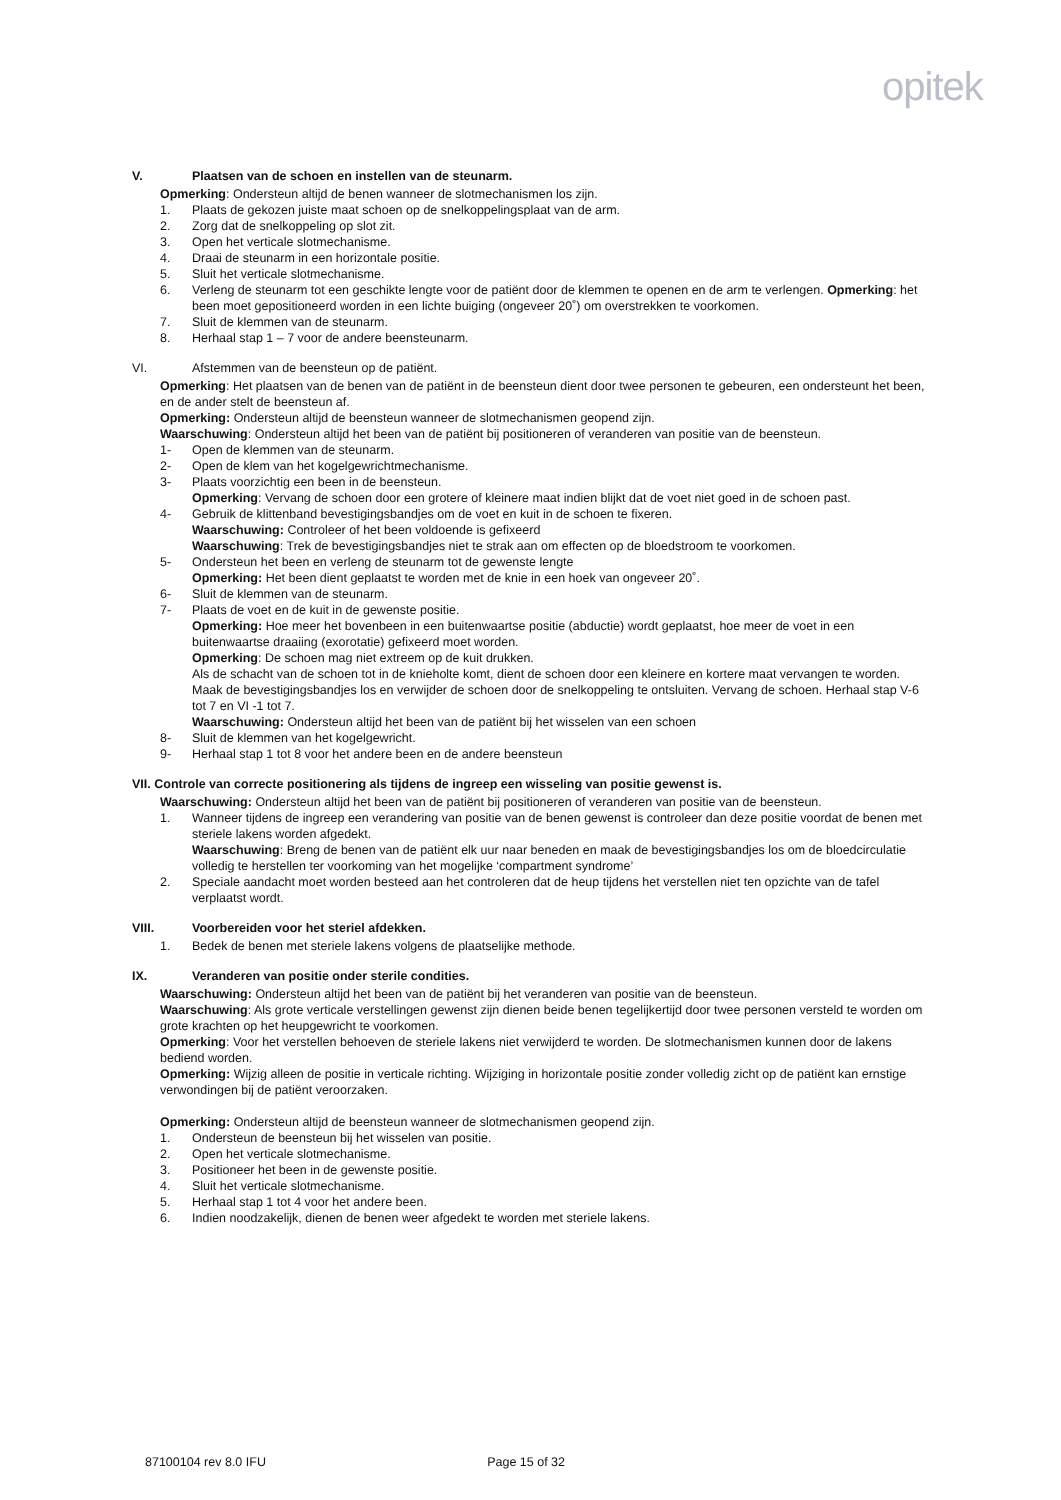opitek
V. Plaatsen van de schoen en instellen van de steunarm.
Opmerking: Ondersteun altijd de benen wanneer de slotmechanismen los zijn.
1. Plaats de gekozen juiste maat schoen op de snelkoppelingsplaat van de arm.
2. Zorg dat de snelkoppeling op slot zit.
3. Open het verticale slotmechanisme.
4. Draai de steunarm in een horizontale positie.
5. Sluit het verticale slotmechanisme.
6. Verleng de steunarm tot een geschikte lengte voor de patiënt door de klemmen te openen en de arm te verlengen. Opmerking: het been moet gepositioneerd worden in een lichte buiging (ongeveer 20˚) om overstrekken te voorkomen.
7. Sluit de klemmen van de steunarm.
8. Herhaal stap 1 – 7 voor de andere beensteunarm.
VI. Afstemmen van de beensteun op de patiënt.
Opmerking: Het plaatsen van de benen van de patiënt in de beensteun dient door twee personen te gebeuren, een ondersteunt het been, en de ander stelt de beensteun af.
Opmerking: Ondersteun altijd de beensteun wanneer de slotmechanismen geopend zijn.
Waarschuwing: Ondersteun altijd het been van de patiënt bij positioneren of veranderen van positie van de beensteun.
1- Open de klemmen van de steunarm.
2- Open de klem van het kogelgewrichtmechanisme.
3- Plaats voorzichtig een been in de beensteun.
Opmerking: Vervang de schoen door een grotere of kleinere maat indien blijkt dat de voet niet goed in de schoen past.
4- Gebruik de klittenband bevestigingsbandjes om de voet en kuit in de schoen te fixeren.
Waarschuwing: Controleer of het been voldoende is gefixeerd
Waarschuwing: Trek de bevestigingsbandjes niet te strak aan om effecten op de bloedstroom te voorkomen.
5- Ondersteun het been en verleng de steunarm tot de gewenste lengte
Opmerking: Het been dient geplaatst te worden met de knie in een hoek van ongeveer 20˚.
6- Sluit de klemmen van de steunarm.
7- Plaats de voet en de kuit in de gewenste positie.
Opmerking: Hoe meer het bovenbeen in een buitenwaartse positie (abductie) wordt geplaatst, hoe meer de voet in een buitenwaartse draaiing (exorotatie) gefixeerd moet worden.
Opmerking: De schoen mag niet extreem op de kuit drukken.
Als de schacht van de schoen tot in de knieholte komt, dient de schoen door een kleinere en kortere maat vervangen te worden. Maak de bevestigingsbandjes los en verwijder de schoen door de snelkoppeling te ontsluiten. Vervang de schoen. Herhaal stap V-6 tot 7 en VI -1 tot 7.
Waarschuwing: Ondersteun altijd het been van de patiënt bij het wisselen van een schoen
8- Sluit de klemmen van het kogelgewricht.
9- Herhaal stap 1 tot 8 voor het andere been en de andere beensteun
VII. Controle van correcte positionering als tijdens de ingreep een wisseling van positie gewenst is.
Waarschuwing: Ondersteun altijd het been van de patiënt bij positioneren of veranderen van positie van de beensteun.
1. Wanneer tijdens de ingreep een verandering van positie van de benen gewenst is controleer dan deze positie voordat de benen met steriele lakens worden afgedekt.
Waarschuwing: Breng de benen van de patiënt elk uur naar beneden en maak de bevestigingsbandjes los om de bloedcirculatie volledig te herstellen ter voorkoming van het mogelijke ‘compartment syndrome’
2. Speciale aandacht moet worden besteed aan het controleren dat de heup tijdens het verstellen niet ten opzichte van de tafel verplaatst wordt.
VIII. Voorbereiden voor het steriel afdekken.
1. Bedek de benen met steriele lakens volgens de plaatselijke methode.
IX. Veranderen van positie onder sterile condities.
Waarschuwing: Ondersteun altijd het been van de patiënt bij het veranderen van positie van de beensteun.
Waarschuwing: Als grote verticale verstellingen gewenst zijn dienen beide benen tegelijkertijd door twee personen versteld te worden om grote krachten op het heupgewricht te voorkomen.
Opmerking: Voor het verstellen behoeven de steriele lakens niet verwijderd te worden. De slotmechanismen kunnen door de lakens bediend worden.
Opmerking: Wijzig alleen de positie in verticale richting. Wijziging in horizontale positie zonder volledig zicht op de patiënt kan ernstige verwondingen bij de patiënt veroorzaken.
Opmerking: Ondersteun altijd de beensteun wanneer de slotmechanismen geopend zijn.
1. Ondersteun de beensteun bij het wisselen van positie.
2. Open het verticale slotmechanisme.
3. Positioneer het been in de gewenste positie.
4. Sluit het verticale slotmechanisme.
5. Herhaal stap 1 tot 4 voor het andere been.
6. Indien noodzakelijk, dienen de benen weer afgedekt te worden met steriele lakens.
87100104 rev 8.0 IFU Page 15 of 32